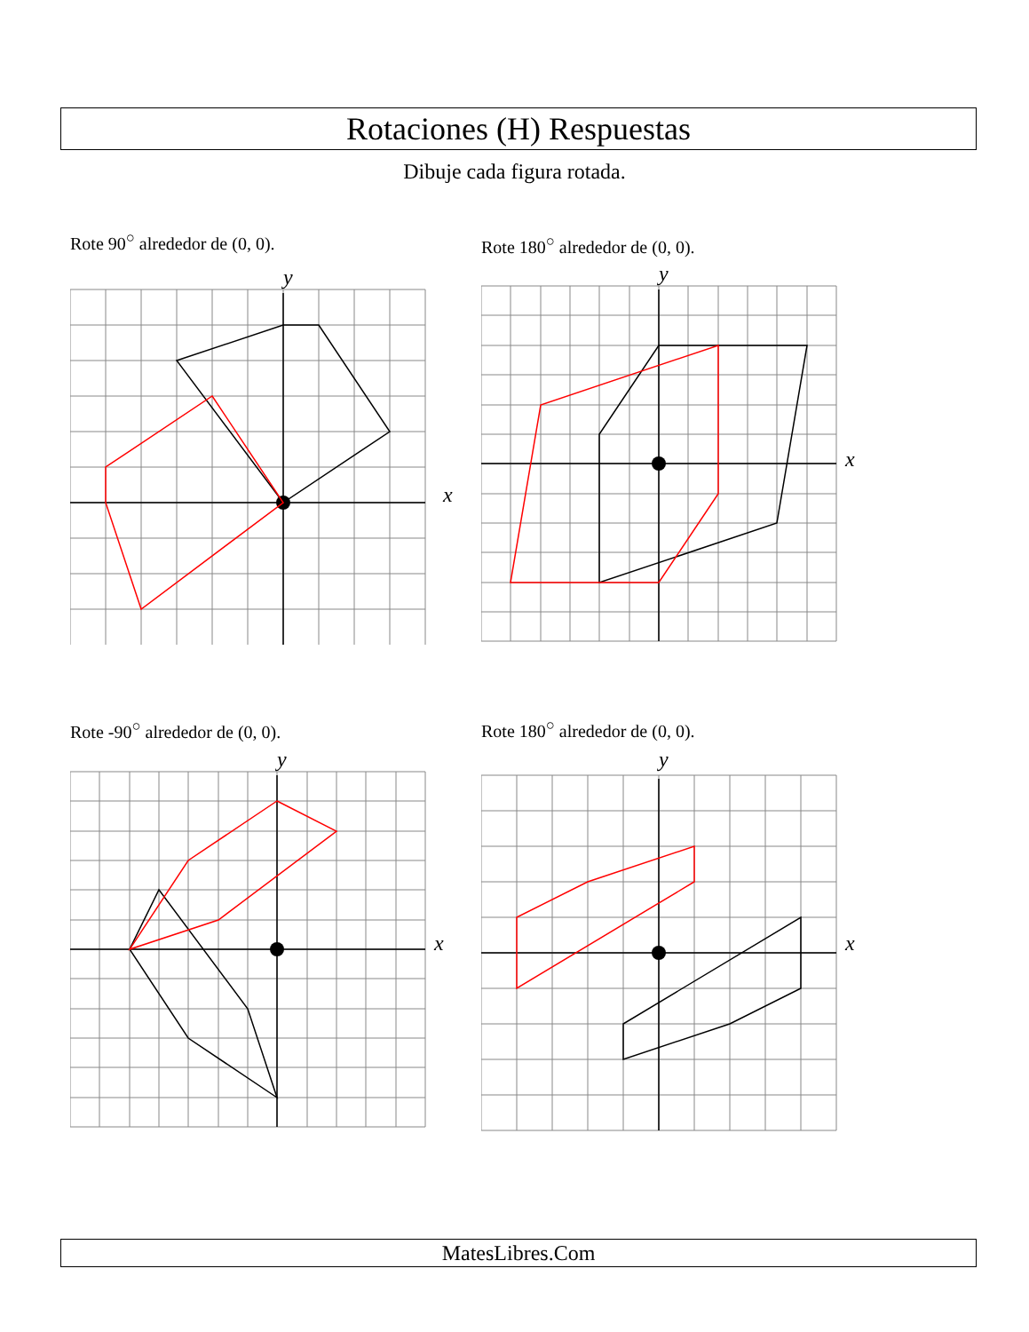Rotaciones (H) Respuestas
Dibuje cada figura rotada.
Rote 90<sup>○</sup> alrededor de (0, 0).
x
y
Rote 180<sup>○</sup> alrededor de (0, 0).
x
y
Rote -90<sup>○</sup> alrededor de (0, 0).
x
y
Rote 180<sup>○</sup> alrededor de (0, 0).
x
y
MatesLibres.Com